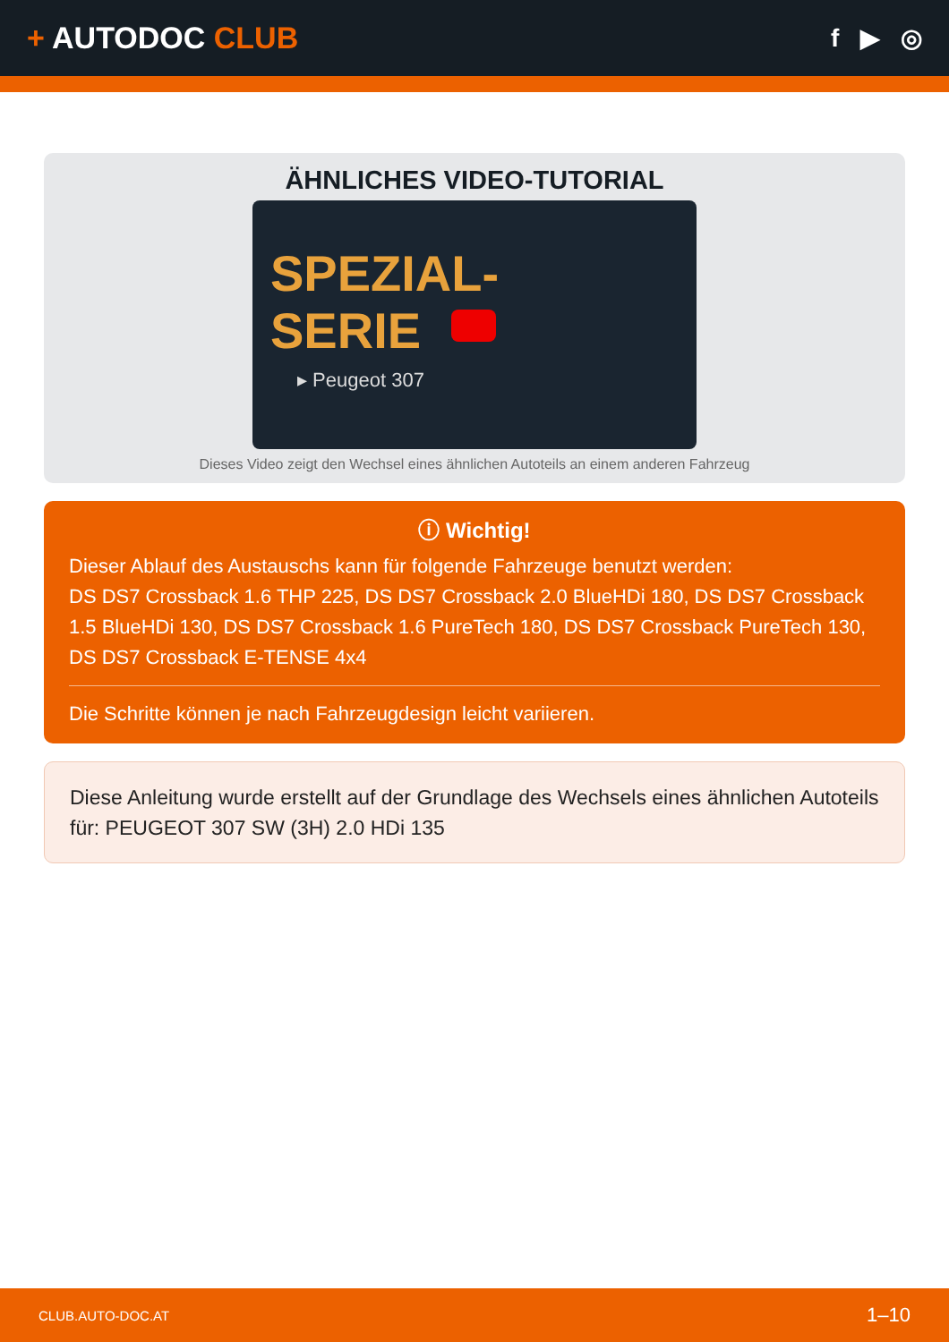+ AUTODOC CLUB
f ▶ ◎
ÄHNLICHES VIDEO-TUTORIAL
SPEZIAL-
SERIE
▸ Peugeot 307
Dieses Video zeigt den Wechsel eines ähnlichen Autoteils an einem anderen Fahrzeug
ⓘ Wichtig!
Dieser Ablauf des Austauschs kann für folgende Fahrzeuge benutzt werden:
DS DS7 Crossback 1.6 THP 225, DS DS7 Crossback 2.0 BlueHDi 180, DS DS7 Crossback 1.5 BlueHDi 130, DS DS7 Crossback 1.6 PureTech 180, DS DS7 Crossback PureTech 130, DS DS7 Crossback E-TENSE 4x4
Die Schritte können je nach Fahrzeugdesign leicht variieren.
Diese Anleitung wurde erstellt auf der Grundlage des Wechsels eines ähnlichen Autoteils für: PEUGEOT 307 SW (3H) 2.0 HDi 135
CLUB.AUTO-DOC.AT 1–10